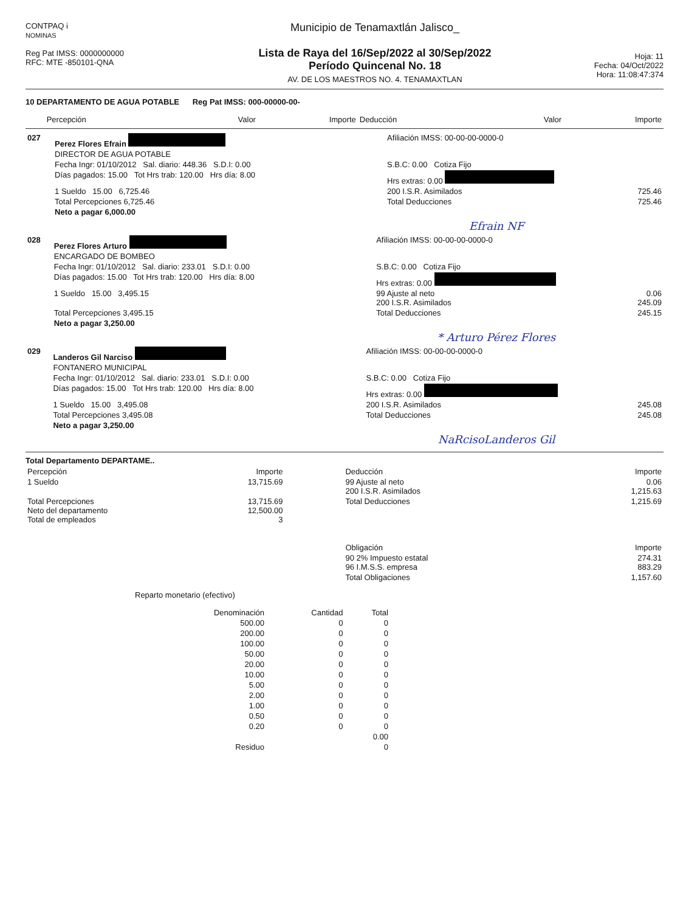CONTPAQ i
NOMINAS
Reg Pat IMSS: 0000000000
RFC: MTE -850101-QNA
Municipio de Tenamaxtlán Jalisco_
Lista de Raya del 16/Sep/2022 al 30/Sep/2022
Período Quincenal No. 18
AV. DE LOS MAESTROS NO. 4. TENAMAXTLAN
Hoja: 11
Fecha: 04/Oct/2022
Hora: 11:08:47:374
10 DEPARTAMENTO DE AGUA POTABLE Reg Pat IMSS: 000-00000-00-
| | Percepción | Valor | Importe | Deducción | Valor | Importe |
| --- | --- | --- | --- | --- | --- | --- |
| 027 | Perez Flores Efrain | Afiliación IMSS: 00-00-00-0000-0 | | |
| | DIRECTOR DE AGUA POTABLE | | | |
| | Fecha Ingr: 01/10/2012 Sal. diario: 448.36 S.D.I: 0.00 | S.B.C: 0.00 Cotiza Fijo | | |
| | Días pagados: 15.00 Tot Hrs trab: 120.00 Hrs día: 8.00 | Hrs extras: 0.00 | | |
| | 1 Sueldo 15.00 6,725.46 | 200 I.S.R. Asimilados | | 725.46 |
| | Total Percepciones 6,725.46 | Total Deducciones | | 725.46 |
| | Neto a pagar 6,000.00 | | | |
Efrain NF
| 028 | Perez Flores Arturo | Afiliación IMSS: 00-00-00-0000-0 | | |
| | ENCARGADO DE BOMBEO | | | |
| | Fecha Ingr: 01/10/2012 Sal. diario: 233.01 S.D.I: 0.00 | S.B.C: 0.00 Cotiza Fijo | | |
| | Días pagados: 15.00 Tot Hrs trab: 120.00 Hrs día: 8.00 | Hrs extras: 0.00 | | |
| | 1 Sueldo 15.00 3,495.15 | 99 Ajuste al neto 200 I.S.R. Asimilados | | 0.06 245.09 |
| | Total Percepciones 3,495.15 | Total Deducciones | | 245.15 |
| | Neto a pagar 3,250.00 | | | |
* Arturo Pérez Flores
| 029 | Landeros Gil Narciso | Afiliación IMSS: 00-00-00-0000-0 | | |
| | FONTANERO MUNICIPAL | | | |
| | Fecha Ingr: 01/10/2012 Sal. diario: 233.01 S.D.I: 0.00 | S.B.C: 0.00 Cotiza Fijo | | |
| | Días pagados: 15.00 Tot Hrs trab: 120.00 Hrs día: 8.00 | Hrs extras: 0.00 | | |
| | 1 Sueldo 15.00 3,495.08 | 200 I.S.R. Asimilados | | 245.08 |
| | Total Percepciones 3,495.08 | Total Deducciones | | 245.08 |
| | Neto a pagar 3,250.00 | | | |
NaRcisoLanderos Gil
Total Departamento DEPARTAME..
| Percepción | Importe | Deducción | Importe |
| --- | --- | --- | --- |
| 1 Sueldo | 13,715.69 | 99 Ajuste al neto 200 I.S.R. Asimilados | 0.06 1,215.63 |
| Total Percepciones Neto del departamento Total de empleados | 13,715.69 12,500.00 3 | Total Deducciones | 1,215.69 |
| | | Obligación | Importe |
| | | 90 2% Impuesto estatal 96 I.M.S.S. empresa | 274.31 883.29 |
| | | Total Obligaciones | 1,157.60 |
Reparto monetario (efectivo)
| Denominación | Cantidad | Total |
| --- | --- | --- |
| 500.00 | 0 | 0 |
| 200.00 | 0 | 0 |
| 100.00 | 0 | 0 |
| 50.00 | 0 | 0 |
| 20.00 | 0 | 0 |
| 10.00 | 0 | 0 |
| 5.00 | 0 | 0 |
| 2.00 | 0 | 0 |
| 1.00 | 0 | 0 |
| 0.50 | 0 | 0 |
| 0.20 | 0 | 0 |
| | | 0.00 |
| Residuo | | 0 |